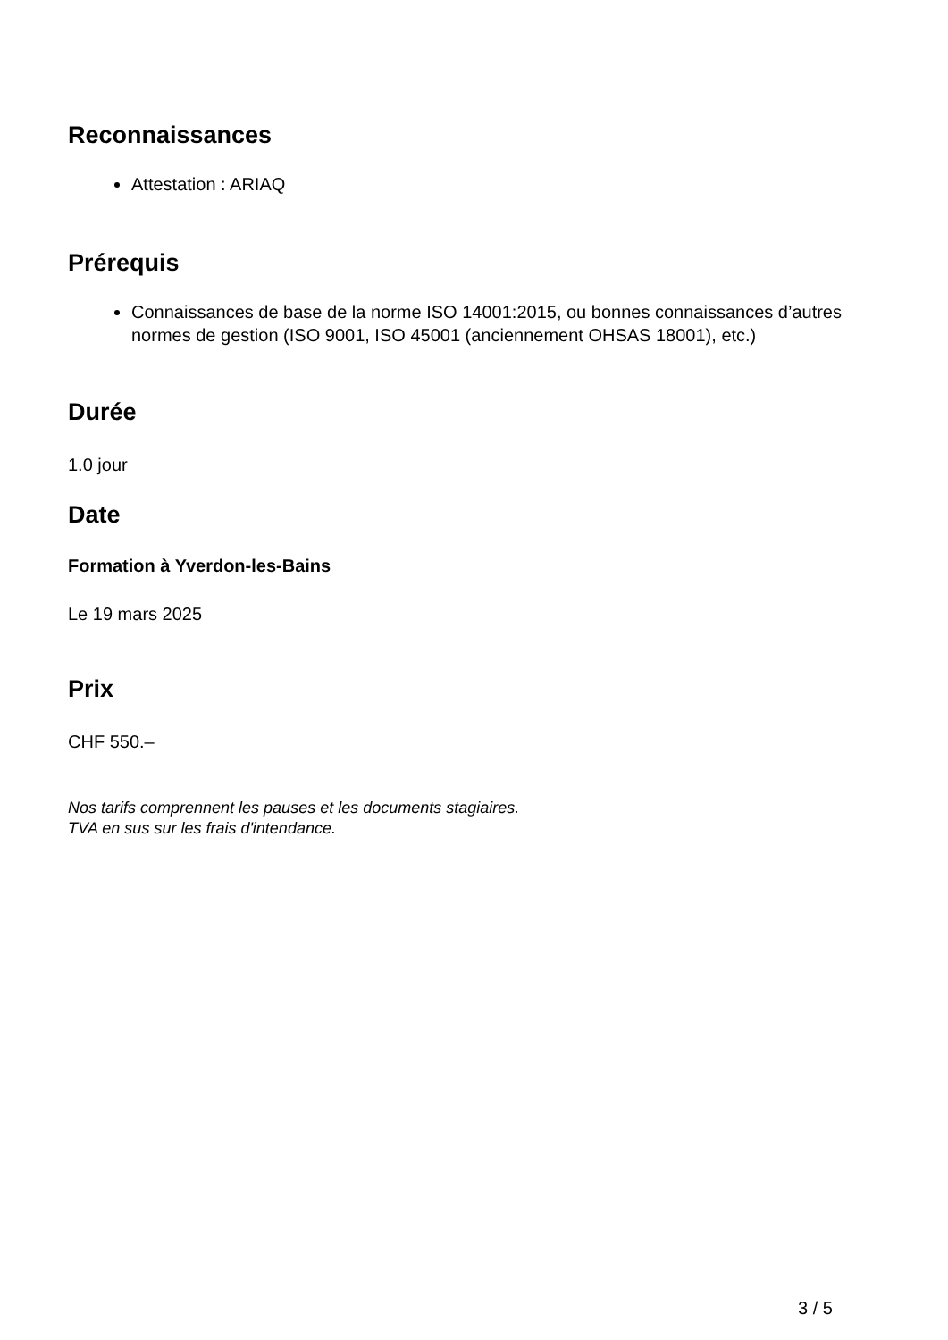Reconnaissances
Attestation : ARIAQ
Prérequis
Connaissances de base de la norme ISO 14001:2015, ou bonnes connaissances d’autres normes de gestion (ISO 9001, ISO 45001 (anciennement OHSAS 18001), etc.)
Durée
1.0 jour
Date
Formation à Yverdon-les-Bains
Le 19 mars 2025
Prix
CHF 550.–
Nos tarifs comprennent les pauses et les documents stagiaires.
TVA en sus sur les frais d'intendance.
3 / 5